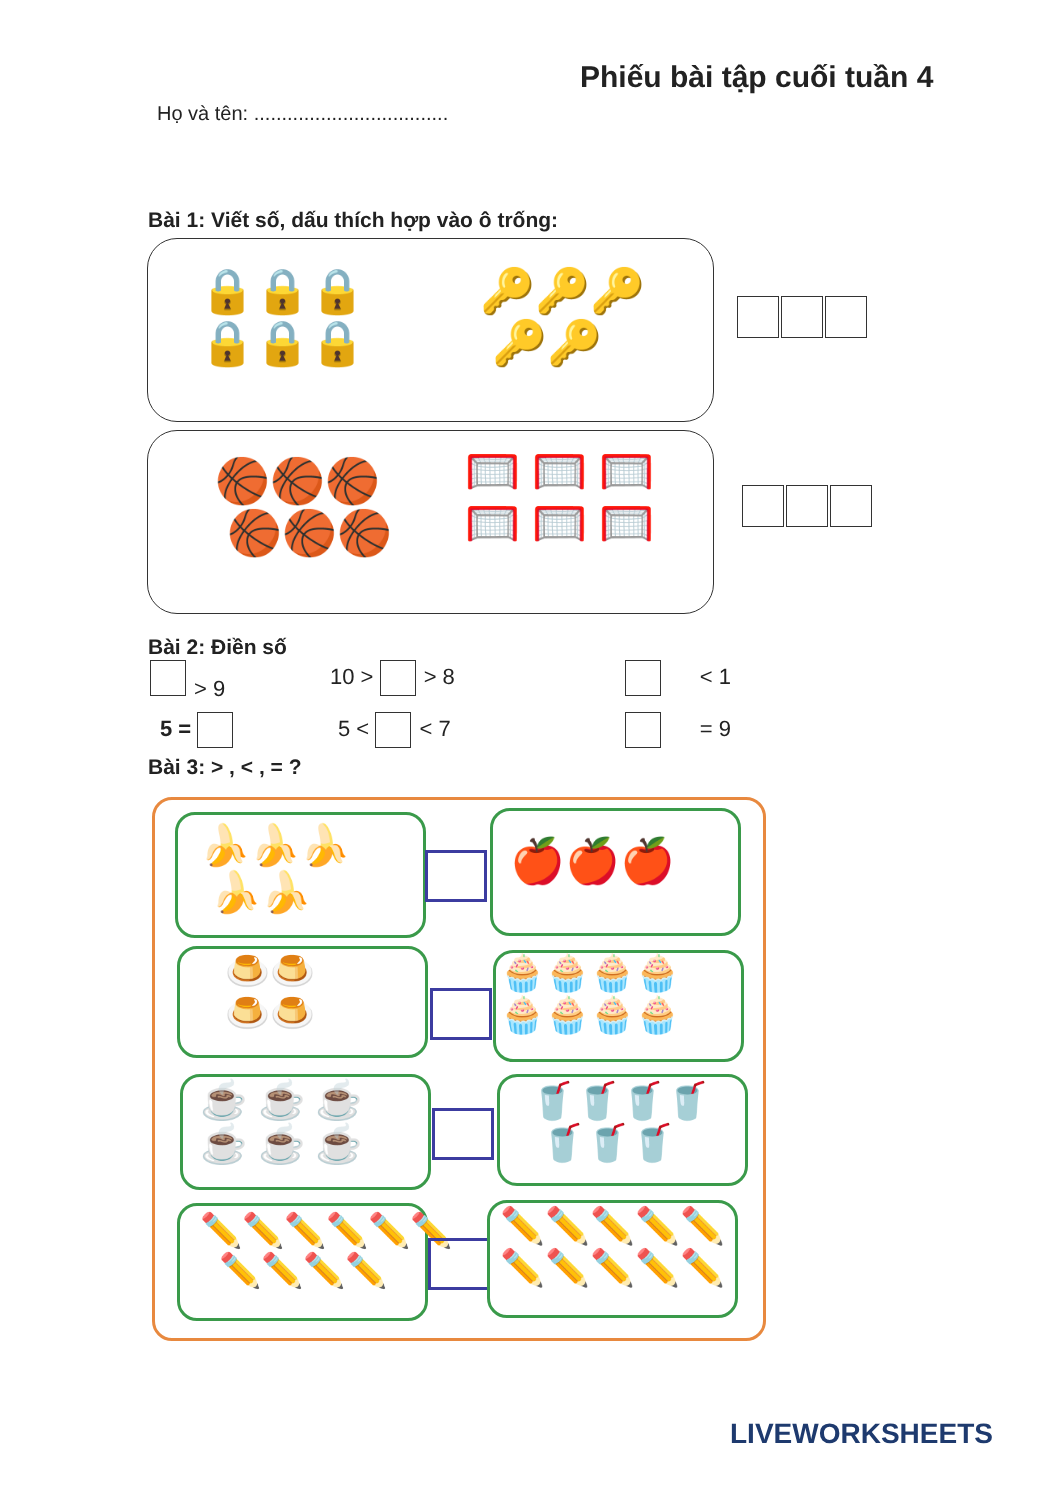Phiếu bài tập cuối tuần 4
Họ và tên: ...................................
Bài 1: Viết số, dấu thích hợp vào ô trống:
🔒🔒🔒
🔒🔒🔒
🔑🔑🔑
🔑🔑
🏀🏀🏀
🏀🏀🏀
🥅 🥅 🥅
🥅 🥅 🥅
Bài 2: Điền số
> 9 10 > > 8 < 1
5 = 5 < < 7 = 9
Bài 3: > , < , = ?
🍌🍌🍌
🍌🍌
🍎🍎🍎
🍮🍮
🍮🍮
🧁🧁🧁🧁
🧁🧁🧁🧁
☕ ☕ ☕
☕ ☕ ☕
🥤🥤🥤🥤
🥤🥤🥤
✏️✏️✏️✏️✏️✏️
✏️✏️✏️✏️
✏️✏️✏️✏️✏️
✏️✏️✏️✏️✏️
LIVEWORKSHEETS